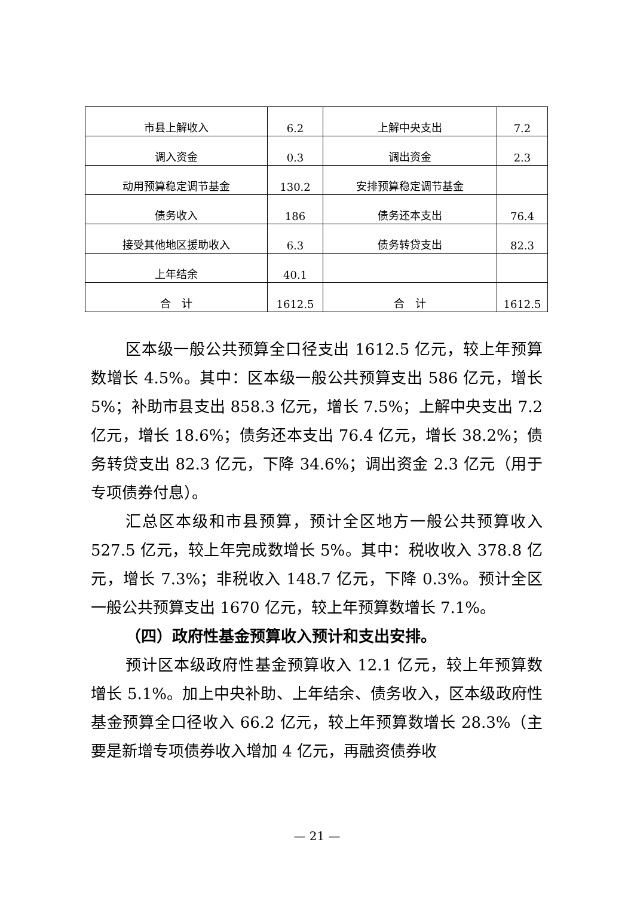| 市县上解收入 | 6.2 | 上解中央支出 | 7.2 |
| 调入资金 | 0.3 | 调出资金 | 2.3 |
| 动用预算稳定调节基金 | 130.2 | 安排预算稳定调节基金 | |
| 债务收入 | 186 | 债务还本支出 | 76.4 |
| 接受其他地区援助收入 | 6.3 | 债务转贷支出 | 82.3 |
| 上年结余 | 40.1 | | |
| 合 计 | 1612.5 | 合 计 | 1612.5 |
区本级一般公共预算全口径支出 1612.5 亿元，较上年预算数增长 4.5%。其中：区本级一般公共预算支出 586 亿元，增长 5%；补助市县支出 858.3 亿元，增长 7.5%；上解中央支出 7.2 亿元，增长 18.6%；债务还本支出 76.4 亿元，增长 38.2%；债务转贷支出 82.3 亿元，下降 34.6%；调出资金 2.3 亿元（用于专项债券付息）。
汇总区本级和市县预算，预计全区地方一般公共预算收入 527.5 亿元，较上年完成数增长 5%。其中：税收收入 378.8 亿元，增长 7.3%；非税收入 148.7 亿元，下降 0.3%。预计全区一般公共预算支出 1670 亿元，较上年预算数增长 7.1%。
（四）政府性基金预算收入预计和支出安排。
预计区本级政府性基金预算收入 12.1 亿元，较上年预算数增长 5.1%。加上中央补助、上年结余、债务收入，区本级政府性基金预算全口径收入 66.2 亿元，较上年预算数增长 28.3%（主要是新增专项债券收入增加 4 亿元，再融资债券收
— 21 —